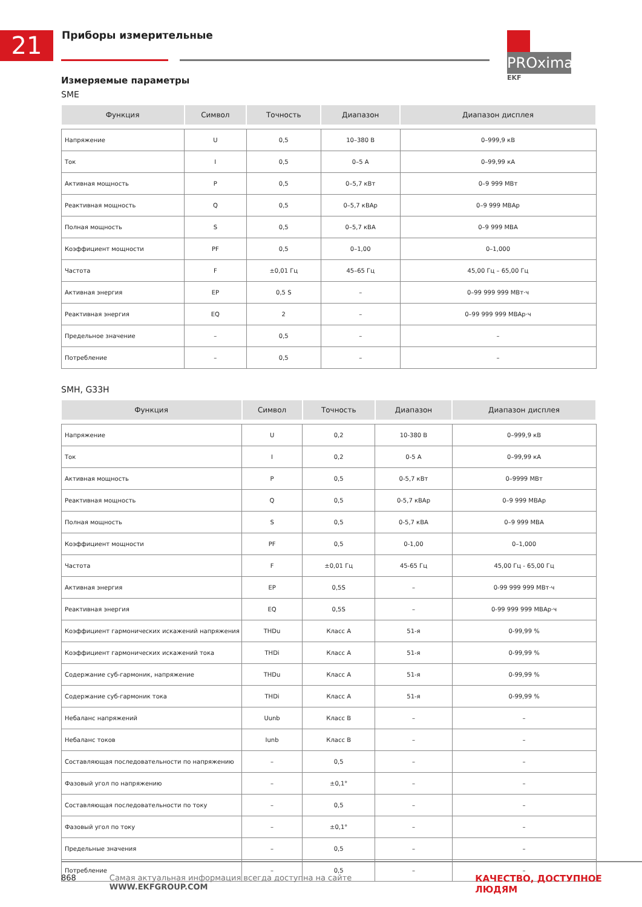21 Приборы измерительные
PROxima
EKF
Измеряемые параметры
SME
| Функция | Символ | Точность | Диапазон | Диапазон дисплея |
| --- | --- | --- | --- | --- |
| Напряжение | U | 0,5 | 10–380 В | 0–999,9 кВ |
| Ток | I | 0,5 | 0–5 А | 0–99,99 кА |
| Активная мощность | P | 0,5 | 0–5,7 кВт | 0–9 999 МВт |
| Реактивная мощность | Q | 0,5 | 0–5,7 кВАр | 0–9 999 МВАр |
| Полная мощность | S | 0,5 | 0–5,7 кВА | 0–9 999 МВА |
| Коэффициент мощности | PF | 0,5 | 0–1,00 | 0–1,000 |
| Частота | F | ±0,01 Гц | 45–65 Гц | 45,00 Гц – 65,00 Гц |
| Активная энергия | EP | 0,5 S | – | 0–99 999 999 МВт·ч |
| Реактивная энергия | EQ | 2 | – | 0–99 999 999 МВАр·ч |
| Предельное значение | – | 0,5 | – | – |
| Потребление | – | 0,5 | – | – |
SMH, G33H
| Функция | Символ | Точность | Диапазон | Диапазон дисплея |
| --- | --- | --- | --- | --- |
| Напряжение | U | 0,2 | 10-380 В | 0–999,9 кВ |
| Ток | I | 0,2 | 0-5 А | 0–99,99 кА |
| Активная мощность | P | 0,5 | 0-5,7 кВт | 0–9999 МВт |
| Реактивная мощность | Q | 0,5 | 0-5,7 кВАр | 0–9 999 МВАр |
| Полная мощность | S | 0,5 | 0-5,7 кВА | 0–9 999 МВА |
| Коэффициент мощности | PF | 0,5 | 0-1,00 | 0–1,000 |
| Частота | F | ±0,01 Гц | 45-65 Гц | 45,00 Гц - 65,00 Гц |
| Активная энергия | EP | 0,5S | – | 0-99 999 999 МВт·ч |
| Реактивная энергия | EQ | 0,5S | – | 0-99 999 999 МВАр·ч |
| Коэффициент гармонических искажений напряжения | THDu | Класс А | 51-я | 0-99,99 % |
| Коэффициент гармонических искажений тока | THDi | Класс А | 51-я | 0-99,99 % |
| Содержание суб-гармоник, напряжение | THDu | Класс А | 51-я | 0-99,99 % |
| Содержание суб-гармоник тока | THDi | Класс А | 51-я | 0-99,99 % |
| Небаланс напряжений | Uunb | Класс В | – | – |
| Небаланс токов | Iunb | Класс В | – | – |
| Составляющая последовательности по напряжению | – | 0,5 | – | – |
| Фазовый угол по напряжению | – | ±0,1° | – | – |
| Составляющая последовательности по току | – | 0,5 | – | – |
| Фазовый угол по току | – | ±0,1° | – | – |
| Предельные значения | – | 0,5 | – | – |
| Потребление | – | 0,5 | – | – |
868 Самая актуальная информация всегда доступна на сайте WWW.EKFGROUP.COM КАЧЕСТВО, ДОСТУПНОЕ ЛЮДЯМ